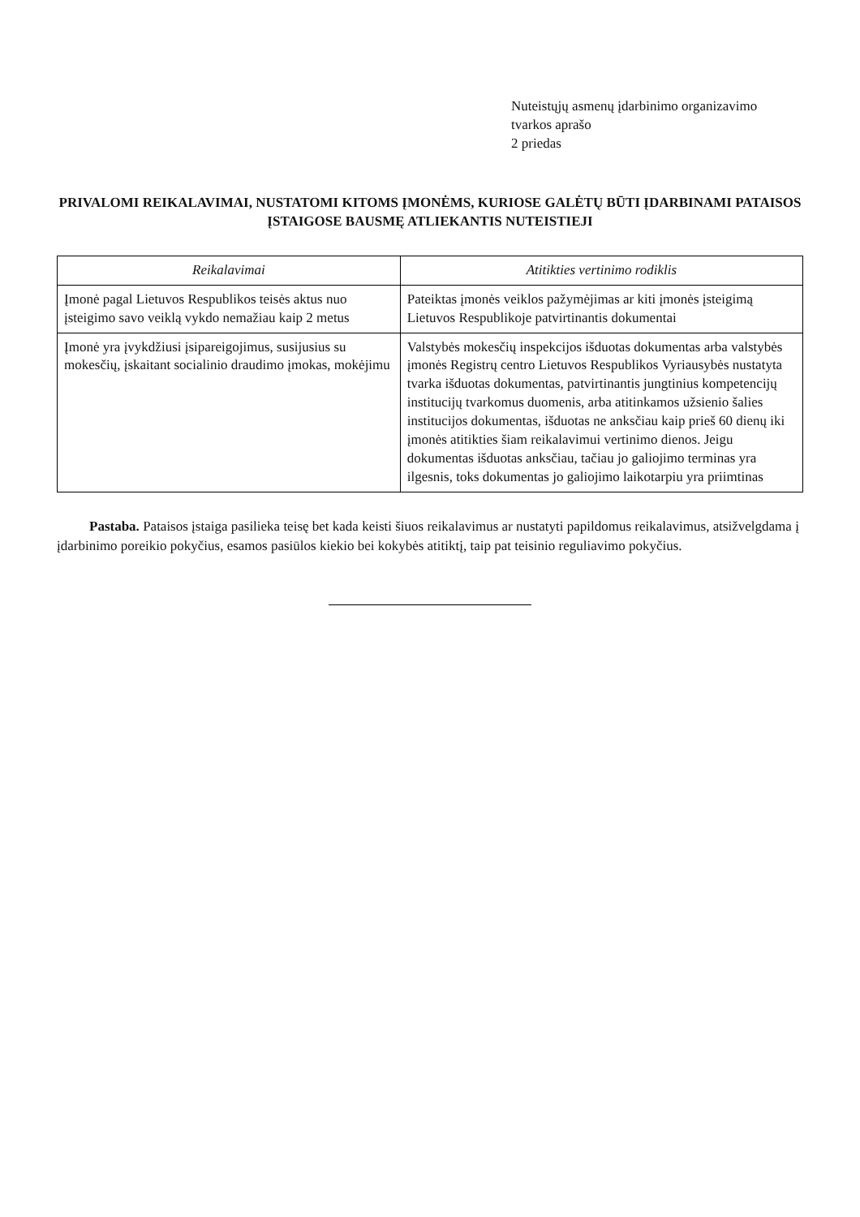Nuteistųjų asmenų įdarbinimo organizavimo
tvarkos aprašo
2 priedas
PRIVALOMI REIKALAVIMAI, NUSTATOMI KITOMS ĮMONĖMS, KURIOSE GALĖTŲ BŪTI ĮDARBINAMI PATAISOS ĮSTAIGOSE BAUSMĘ ATLIEKANTIS NUTEISTIEJI
| Reikalavimai | Atitikties vertinimo rodiklis |
| --- | --- |
| Įmonė pagal Lietuvos Respublikos teisės aktus nuo įsteigimo savo veiklą vykdo nemažiau kaip 2 metus | Pateiktas įmonės veiklos pažymėjimas ar kiti įmonės įsteigimą Lietuvos Respublikoje patvirtinantis dokumentai |
| Įmonė yra įvykdžiusi įsipareigojimus, susijusius su mokesčių, įskaitant socialinio draudimo įmokas, mokėjimu | Valstybės mokesčių inspekcijos išduotas dokumentas arba valstybės įmonės Registrų centro Lietuvos Respublikos Vyriausybės nustatyta tvarka išduotas dokumentas, patvirtinantis jungtinius kompetencijų institucijų tvarkomus duomenis, arba atitinkamos užsienio šalies institucijos dokumentas, išduotas ne anksčiau kaip prieš 60 dienų iki įmonės atitikties šiam reikalavimui vertinimo dienos. Jeigu dokumentas išduotas anksčiau, tačiau jo galiojimo terminas yra ilgesnis, toks dokumentas jo galiojimo laikotarpiu yra priimtinas |
Pastaba. Pataisos įstaiga pasilieka teisę bet kada keisti šiuos reikalavimus ar nustatyti papildomus reikalavimus, atsižvelgdama į įdarbinimo poreikio pokyčius, esamos pasiūlos kiekio bei kokybės atitiktį, taip pat teisinio reguliavimo pokyčius.